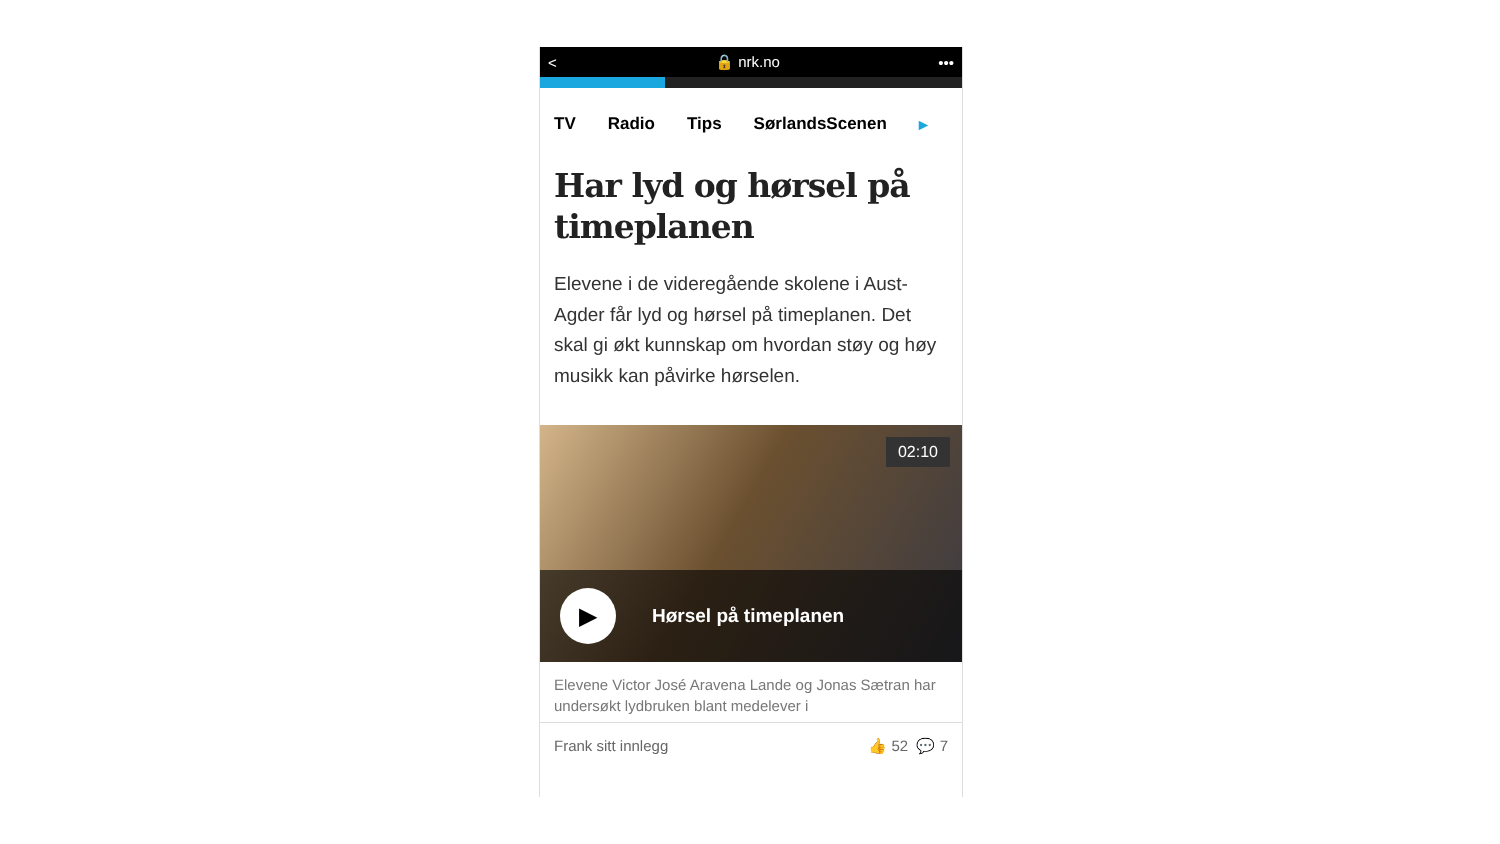< 🔒 nrk.no •••
TV Radio Tips SørlandsScenen ▸
Har lyd og hørsel på timeplanen
Elevene i de videregående skolene i Aust-Agder får lyd og hørsel på timeplanen. Det skal gi økt kunnskap om hvordan støy og høy musikk kan påvirke hørselen.
02:10
▶
Hørsel på timeplanen
Elevene Victor José Aravena Lande og Jonas Sætran har undersøkt lydbruken blant medelever i
Frank sitt innlegg 👍 52 💬 7